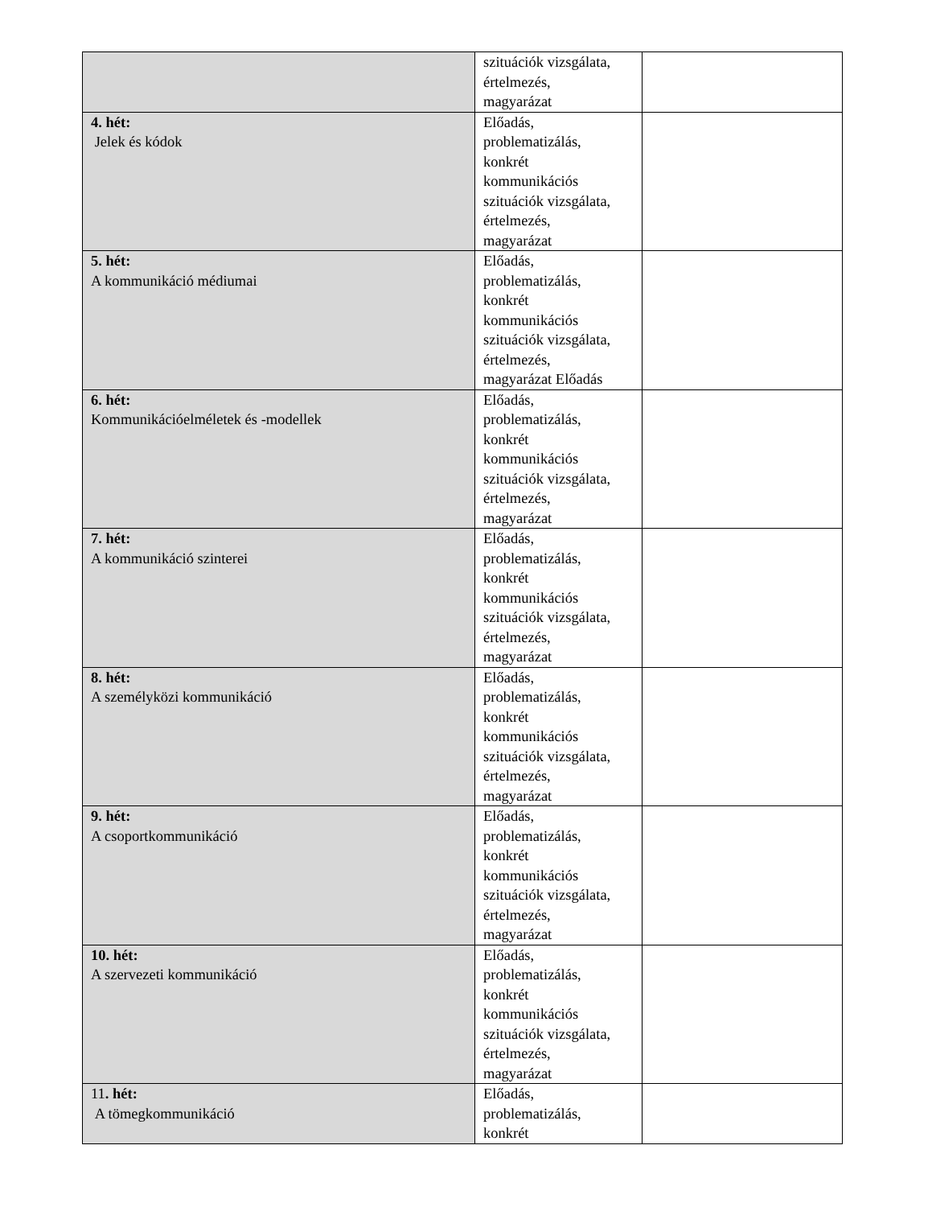| | szituációk vizsgálata, értelmezés, magyarázat | |
| 4. hét: Jelek és kódok | Előadás, problematizálás, konkrét kommunikációs szituációk vizsgálata, értelmezés, magyarázat | |
| 5. hét: A kommunikáció médiumai | Előadás, problematizálás, konkrét kommunikációs szituációk vizsgálata, értelmezés, magyarázat Előadás | |
| 6. hét: Kommunikációelméletek és -modellek | Előadás, problematizálás, konkrét kommunikációs szituációk vizsgálata, értelmezés, magyarázat | |
| 7. hét: A kommunikáció szinterei | Előadás, problematizálás, konkrét kommunikációs szituációk vizsgálata, értelmezés, magyarázat | |
| 8. hét: A személyközi kommunikáció | Előadás, problematizálás, konkrét kommunikációs szituációk vizsgálata, értelmezés, magyarázat | |
| 9. hét: A csoportkommunikáció | Előadás, problematizálás, konkrét kommunikációs szituációk vizsgálata, értelmezés, magyarázat | |
| 10. hét: A szervezeti kommunikáció | Előadás, problematizálás, konkrét kommunikációs szituációk vizsgálata, értelmezés, magyarázat | |
| 11 . hét: A tömegkommunikáció | Előadás, problematizálás, konkrét | |